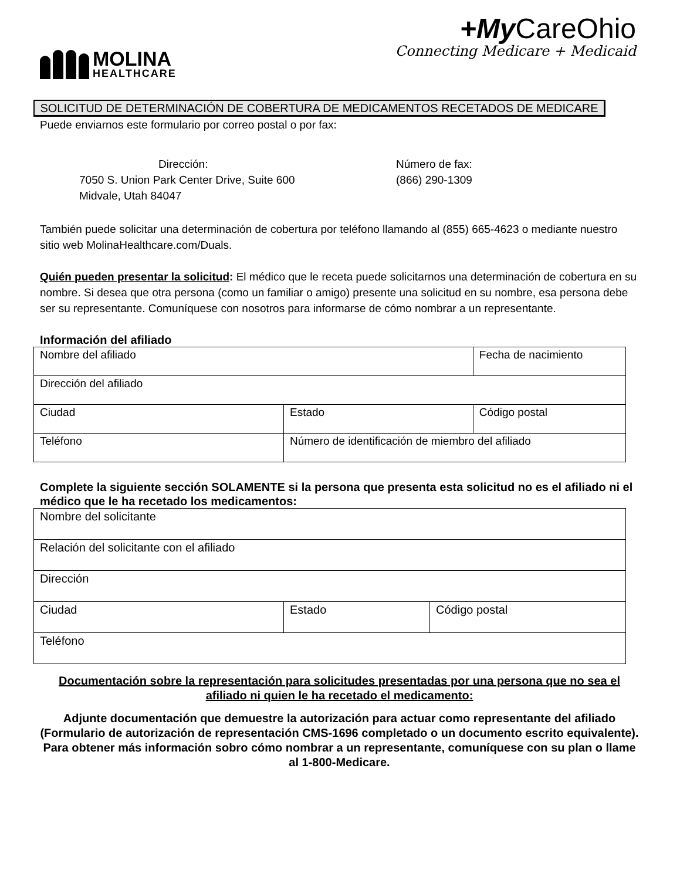MOLINA
HEALTHCARE
+My CareOhio
Connecting Medicare + Medicaid
SOLICITUD DE DETERMINACIÓN DE COBERTURA DE MEDICAMENTOS RECETADOS DE MEDICARE
Puede enviarnos este formulario por correo postal o por fax:
Dirección:
7050 S. Union Park Center Drive, Suite 600
Midvale, Utah 84047
Número de fax:
(866) 290-1309
También puede solicitar una determinación de cobertura por teléfono llamando al (855) 665-4623 o mediante nuestro sitio web MolinaHealthcare.com/Duals.
Quién pueden presentar la solicitud: El médico que le receta puede solicitarnos una determinación de cobertura en su nombre. Si desea que otra persona (como un familiar o amigo) presente una solicitud en su nombre, esa persona debe ser su representante. Comuníquese con nosotros para informarse de cómo nombrar a un representante.
Información del afiliado
| Nombre del afiliado | | Fecha de nacimiento |
| Dirección del afiliado | | |
| Ciudad | Estado | Código postal |
| Teléfono | Número de identificación de miembro del afiliado | |
Complete la siguiente sección SOLAMENTE si la persona que presenta esta solicitud no es el afiliado ni el médico que le ha recetado los medicamentos:
| Nombre del solicitante | | |
| Relación del solicitante con el afiliado | | |
| Dirección | | |
| Ciudad | Estado | Código postal |
| Teléfono | | |
Documentación sobre la representación para solicitudes presentadas por una persona que no sea el afiliado ni quien le ha recetado el medicamento:
Adjunte documentación que demuestre la autorización para actuar como representante del afiliado (Formulario de autorización de representación CMS-1696 completado o un documento escrito equivalente). Para obtener más información sobro cómo nombrar a un representante, comuníquese con su plan o llame al 1-800-Medicare.